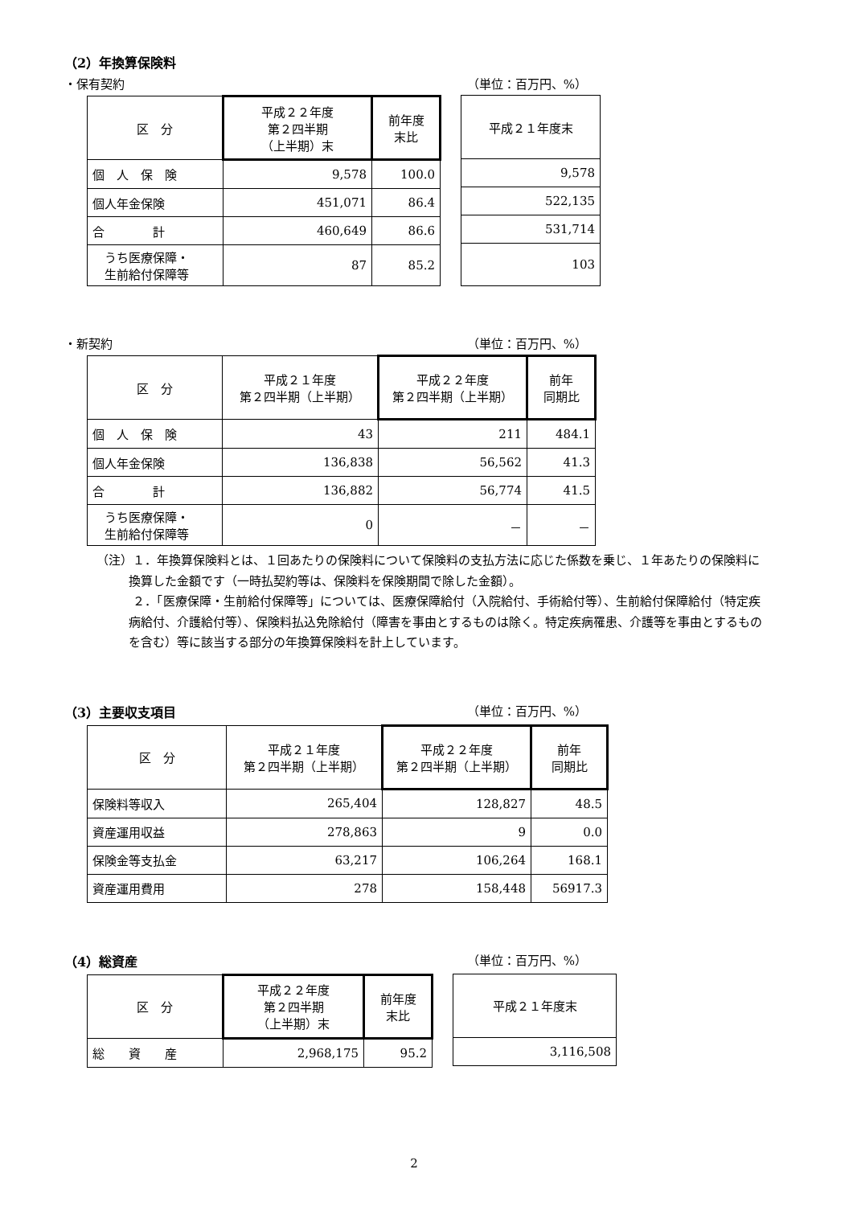（2）年換算保険料
・保有契約 （単位：百万円、%）
| 区 分 | 平成２２年度 第２四半期 （上半期）末 | 前年度 末比 |
| --- | --- | --- |
| 個 人 保 険 | 9,578 | 100.0 |
| 個人年金保険 | 451,071 | 86.4 |
| 合 計 | 460,649 | 86.6 |
| うち医療保障・ 生前給付保障等 | 87 | 85.2 |
| 平成２１年度末 |
| --- |
| 9,578 |
| 522,135 |
| 531,714 |
| 103 |
・新契約 （単位：百万円、%）
| 区 分 | 平成２１年度 第２四半期（上半期） | 平成２２年度 第２四半期（上半期） | 前年 同期比 |
| --- | --- | --- | --- |
| 個 人 保 険 | 43 | 211 | 484.1 |
| 個人年金保険 | 136,838 | 56,562 | 41.3 |
| 合 計 | 136,882 | 56,774 | 41.5 |
| うち医療保障・ 生前給付保障等 | 0 | － | － |
（注）１．年換算保険料とは、１回あたりの保険料について保険料の支払方法に応じた係数を乗じ、１年あたりの保険料に換算した金額です（一時払契約等は、保険料を保険期間で除した金額）。
　　　２．「医療保障・生前給付保障等」については、医療保障給付（入院給付、手術給付等）、生前給付保障給付（特定疾病給付、介護給付等）、保険料払込免除給付（障害を事由とするものは除く。特定疾病罹患、介護等を事由とするものを含む）等に該当する部分の年換算保険料を計上しています。
（3）主要収支項目 （単位：百万円、%）
| 区 分 | 平成２１年度 第２四半期（上半期） | 平成２２年度 第２四半期（上半期） | 前年 同期比 |
| --- | --- | --- | --- |
| 保険料等収入 | 265,404 | 128,827 | 48.5 |
| 資産運用収益 | 278,863 | 9 | 0.0 |
| 保険金等支払金 | 63,217 | 106,264 | 168.1 |
| 資産運用費用 | 278 | 158,448 | 56917.3 |
（4）総資産 （単位：百万円、%）
| 区 分 | 平成２２年度 第２四半期 （上半期）末 | 前年度 末比 |
| --- | --- | --- |
| 総 資 産 | 2,968,175 | 95.2 |
| 平成２１年度末 |
| --- |
| 3,116,508 |
2